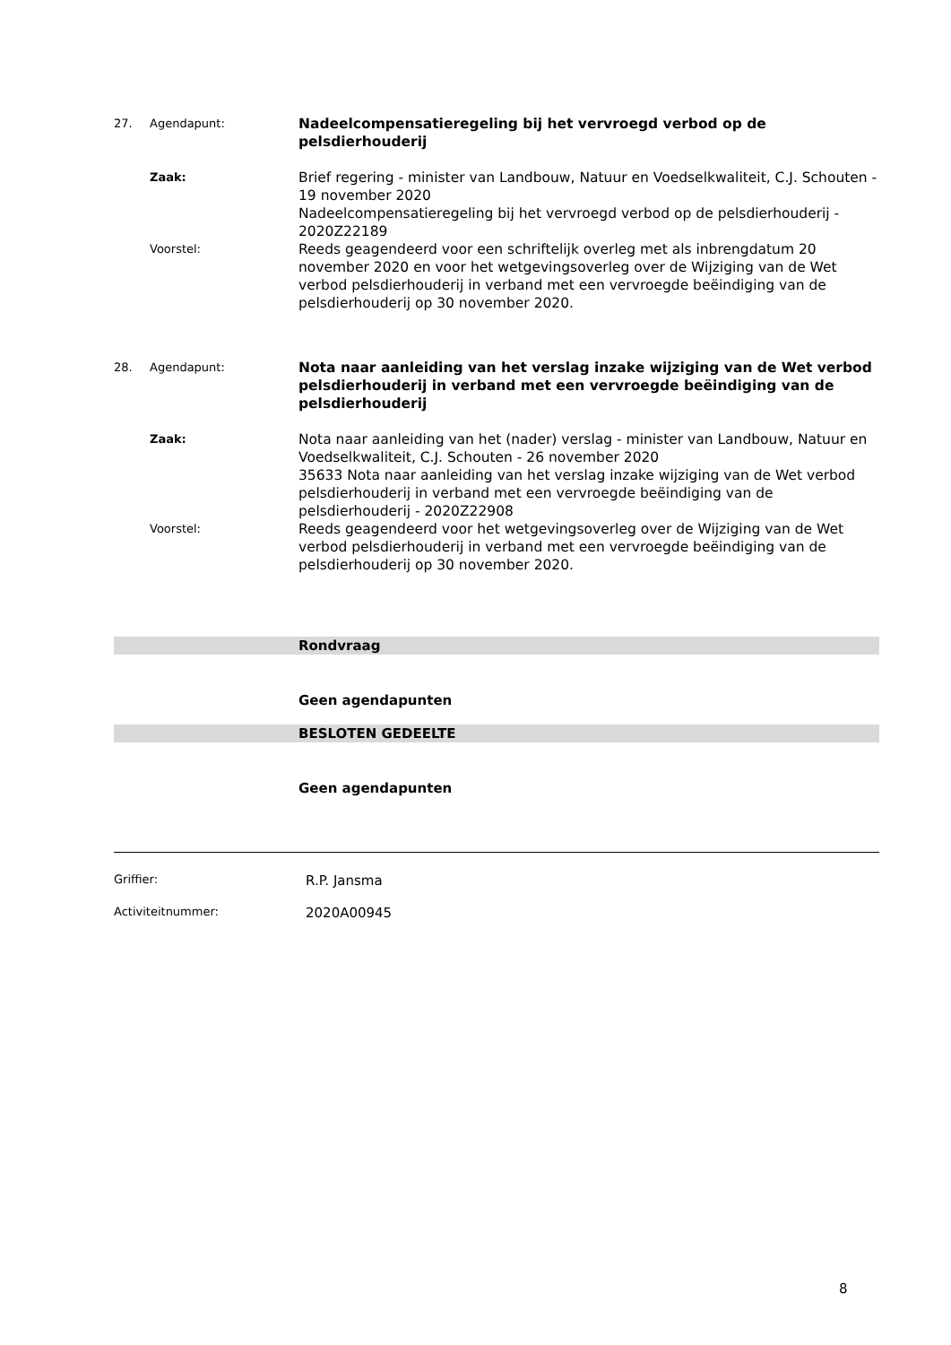27. Agendapunt:
Nadeelcompensatieregeling bij het vervroegd verbod op de pelsdierhouderij
Zaak:
Brief regering - minister van Landbouw, Natuur en Voedselkwaliteit, C.J. Schouten - 19 november 2020
Nadeelcompensatieregeling bij het vervroegd verbod op de pelsdierhouderij - 2020Z22189
Voorstel:
Reeds geagendeerd voor een schriftelijk overleg met als inbrengdatum 20 november 2020 en voor het wetgevingsoverleg over de Wijziging van de Wet verbod pelsdierhouderij in verband met een vervroegde beëindiging van de pelsdierhouderij op 30 november 2020.
28. Agendapunt:
Nota naar aanleiding van het verslag inzake wijziging van de Wet verbod pelsdierhouderij in verband met een vervroegde beëindiging van de pelsdierhouderij
Zaak:
Nota naar aanleiding van het (nader) verslag - minister van Landbouw, Natuur en Voedselkwaliteit, C.J. Schouten - 26 november 2020
35633 Nota naar aanleiding van het verslag inzake wijziging van de Wet verbod pelsdierhouderij in verband met een vervroegde beëindiging van de pelsdierhouderij - 2020Z22908
Voorstel:
Reeds geagendeerd voor het wetgevingsoverleg over de Wijziging van de Wet verbod pelsdierhouderij in verband met een vervroegde beëindiging van de pelsdierhouderij op 30 november 2020.
Rondvraag
Geen agendapunten
BESLOTEN GEDEELTE
Geen agendapunten
Griffier:
R.P. Jansma
Activiteitnummer:
2020A00945
8